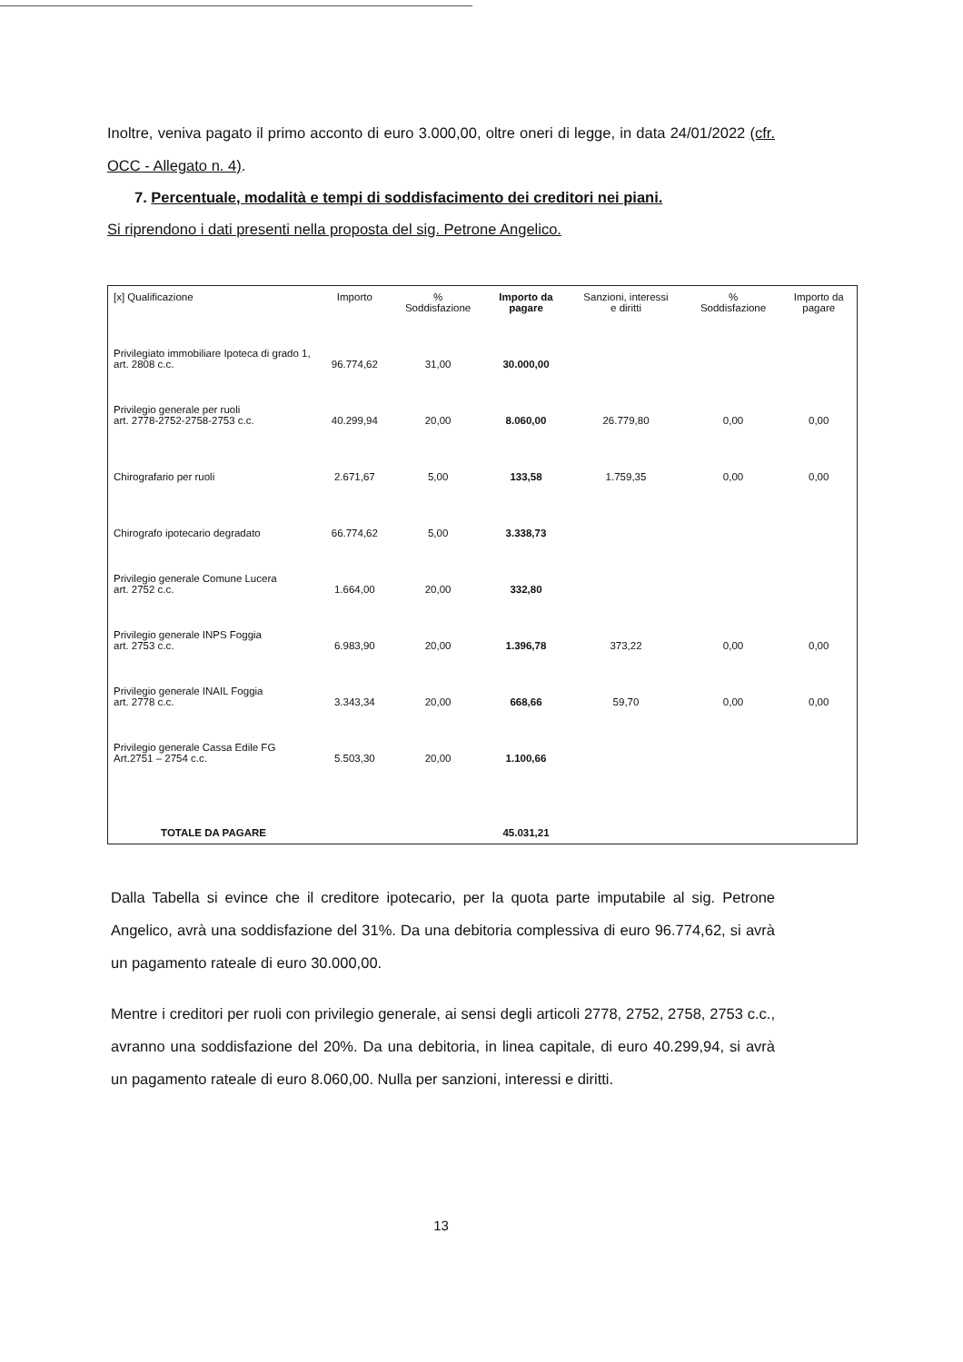Inoltre, veniva pagato il primo acconto di euro 3.000,00, oltre oneri di legge, in data 24/01/2022 (cfr. OCC - Allegato n. 4).
7. Percentuale, modalità e tempi di soddisfacimento dei creditori nei piani.
Si riprendono i dati presenti nella proposta del sig. Petrone Angelico.
| [x] Qualificazione | Importo | % Soddisfazione | Importo da pagare | Sanzioni, interessi e diritti | % Soddisfazione | Importo da pagare |
| --- | --- | --- | --- | --- | --- | --- |
| Privilegiato immobiliare Ipoteca di grado 1, art. 2808 c.c. | 96.774,62 | 31,00 | 30.000,00 | | | |
| Privilegio generale per ruoli art. 2778-2752-2758-2753 c.c. | 40.299,94 | 20,00 | 8.060,00 | 26.779,80 | 0,00 | 0,00 |
| Chirografario per ruoli | 2.671,67 | 5,00 | 133,58 | 1.759,35 | 0,00 | 0,00 |
| Chirografo ipotecario degradato | 66.774,62 | 5,00 | 3.338,73 | | | |
| Privilegio generale Comune Lucera art. 2752 c.c. | 1.664,00 | 20,00 | 332,80 | | | |
| Privilegio generale INPS Foggia art. 2753 c.c. | 6.983,90 | 20,00 | 1.396,78 | 373,22 | 0,00 | 0,00 |
| Privilegio generale INAIL Foggia art. 2778 c.c. | 3.343,34 | 20,00 | 668,66 | 59,70 | 0,00 | 0,00 |
| Privilegio generale Cassa Edile FG Art.2751 – 2754 c.c. | 5.503,30 | 20,00 | 1.100,66 | | | |
| TOTALE DA PAGARE | | | 45.031,21 | | | |
Dalla Tabella si evince che il creditore ipotecario, per la quota parte imputabile al sig. Petrone Angelico, avrà una soddisfazione del 31%. Da una debitoria complessiva di euro 96.774,62, si avrà un pagamento rateale di euro 30.000,00.
Mentre i creditori per ruoli con privilegio generale, ai sensi degli articoli 2778, 2752, 2758, 2753 c.c., avranno una soddisfazione del 20%. Da una debitoria, in linea capitale, di euro 40.299,94, si avrà un pagamento rateale di euro 8.060,00. Nulla per sanzioni, interessi e diritti.
13